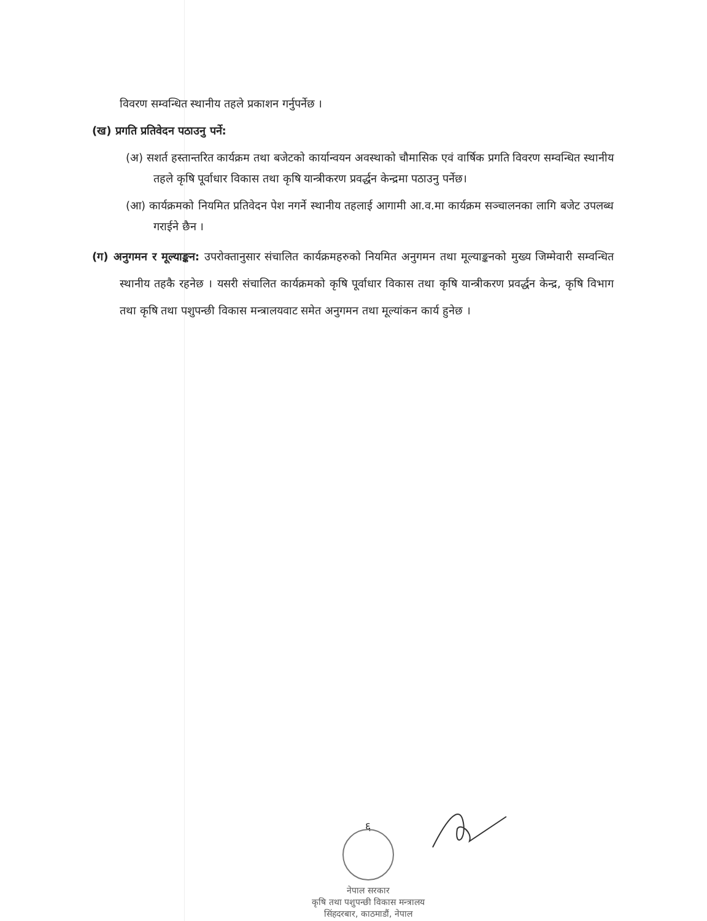विवरण सम्वन्धित स्थानीय तहले प्रकाशन गर्नुपर्नेछ ।
(ख) प्रगति प्रतिवेदन पठाउनु पर्ने:
(अ) सशर्त हस्तान्तरित कार्यक्रम तथा बजेटको कार्यान्वयन अवस्थाको चौमासिक एवं वार्षिक प्रगति विवरण सम्वन्धित स्थानीय तहले कृषि पूर्वाधार विकास तथा कृषि यान्त्रीकरण प्रवर्द्धन केन्द्रमा पठाउनु पर्नेछ।
(आ) कार्यक्रमको नियमित प्रतिवेदन पेश नगर्ने स्थानीय तहलाई आगामी आ.व.मा कार्यक्रम सञ्चालनका लागि बजेट उपलब्ध गराईने छैन ।
(ग) अनुगमन र मूल्याङ्कन: उपरोक्तानुसार संचालित कार्यक्रमहरुको नियमित अनुगमन तथा मूल्याङ्कनको मुख्य जिम्मेवारी सम्वन्धित स्थानीय तहकै रहनेछ । यसरी संचालित कार्यक्रमको कृषि पूर्वाधार विकास तथा कृषि यान्त्रीकरण प्रवर्द्धन केन्द्र, कृषि विभाग तथा कृषि तथा पशुपन्छी विकास मन्त्रालयवाट समेत अनुगमन तथा मूल्यांकन कार्य हुनेछ ।
६
नेपाल सरकार
कृषि तथा पशुपन्छी विकास मन्त्रालय
सिंहदरबार, काठमाडौं, नेपाल